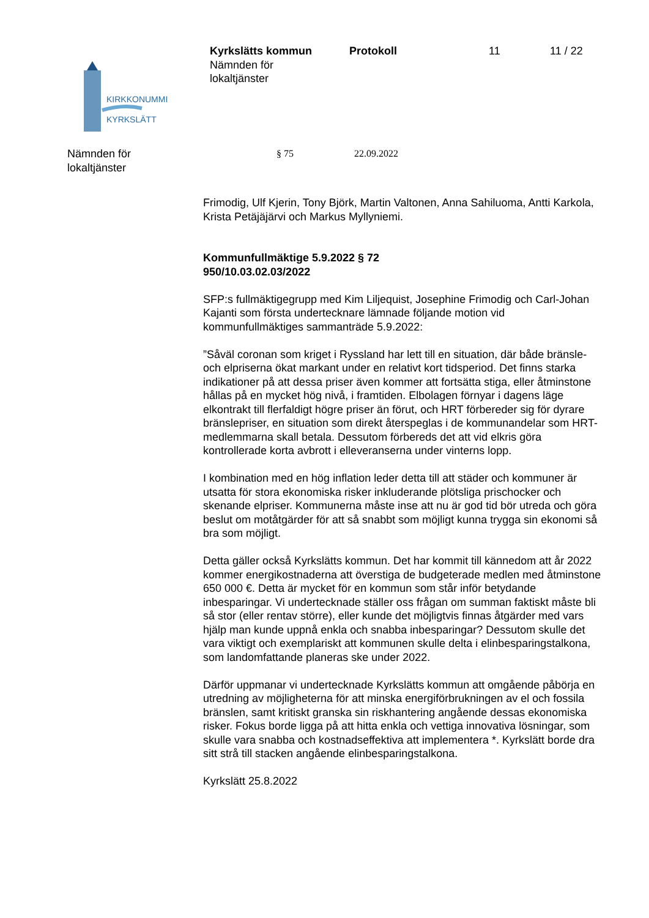KIRKKONUMMI
KYRKSLÄTT
Kyrkslätts kommun
Nämnden för
lokaltjänster
Protokoll 11 11 / 22
Nämnden för
lokaltjänster
§ 75 22.09.2022
Frimodig, Ulf Kjerin, Tony Björk, Martin Valtonen, Anna Sahiluoma, Antti Karkola, Krista Petäjäjärvi och Markus Myllyniemi.
Kommunfullmäktige 5.9.2022 § 72
950/10.03.02.03/2022
SFP:s fullmäktigegrupp med Kim Liljequist, Josephine Frimodig och Carl-Johan Kajanti som första undertecknare lämnade följande motion vid kommunfullmäktiges sammanträde 5.9.2022:
”Såväl coronan som kriget i Ryssland har lett till en situation, där både bränsle- och elpriserna ökat markant under en relativt kort tidsperiod. Det finns starka indikationer på att dessa priser även kommer att fortsätta stiga, eller åtminstone hållas på en mycket hög nivå, i framtiden. Elbolagen förnyar i dagens läge elkontrakt till flerfaldigt högre priser än förut, och HRT förbereder sig för dyrare bränslepriser, en situation som direkt återspeglas i de kommunandelar som HRT-medlemmarna skall betala. Dessutom förbereds det att vid elkris göra kontrollerade korta avbrott i elleveranserna under vinterns lopp.
I kombination med en hög inflation leder detta till att städer och kommuner är utsatta för stora ekonomiska risker inkluderande plötsliga prischocker och skenande elpriser. Kommunerna måste inse att nu är god tid bör utreda och göra beslut om motåtgärder för att så snabbt som möjligt kunna trygga sin ekonomi så bra som möjligt.
Detta gäller också Kyrkslätts kommun. Det har kommit till kännedom att år 2022 kommer energikostnaderna att överstiga de budgeterade medlen med åtminstone 650 000 €. Detta är mycket för en kommun som står inför betydande inbesparingar. Vi undertecknade ställer oss frågan om summan faktiskt måste bli så stor (eller rentav större), eller kunde det möjligtvis finnas åtgärder med vars hjälp man kunde uppnå enkla och snabba inbesparingar? Dessutom skulle det vara viktigt och exemplariskt att kommunen skulle delta i elinbesparingstalkona, som landomfattande planeras ske under 2022.
Därför uppmanar vi undertecknade Kyrkslätts kommun att omgående påbörja en utredning av möjligheterna för att minska energiförbrukningen av el och fossila bränslen, samt kritiskt granska sin riskhantering angående dessas ekonomiska risker. Fokus borde ligga på att hitta enkla och vettiga innovativa lösningar, som skulle vara snabba och kostnadseffektiva att implementera *. Kyrkslätt borde dra sitt strå till stacken angående elinbesparingstalkona.
Kyrkslätt 25.8.2022